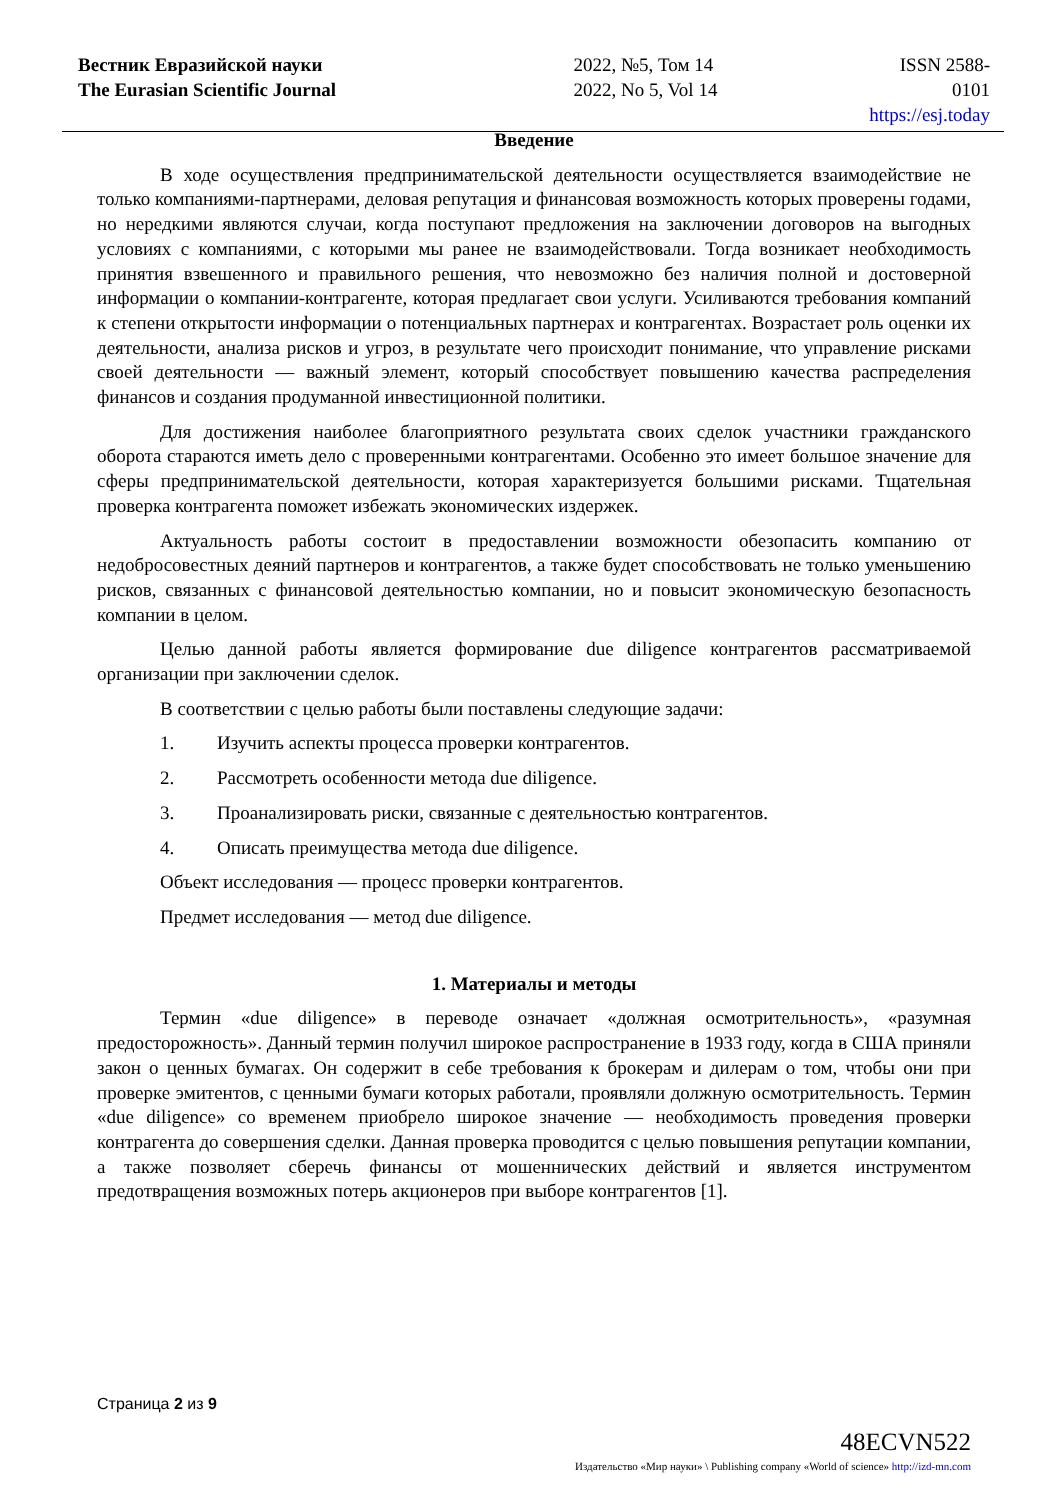Вестник Евразийской науки
The Eurasian Scientific Journal
2022, №5, Том 14
2022, No 5, Vol 14
ISSN 2588-0101
https://esj.today
Введение
В ходе осуществления предпринимательской деятельности осуществляется взаимодействие не только компаниями-партнерами, деловая репутация и финансовая возможность которых проверены годами, но нередкими являются случаи, когда поступают предложения на заключении договоров на выгодных условиях с компаниями, с которыми мы ранее не взаимодействовали. Тогда возникает необходимость принятия взвешенного и правильного решения, что невозможно без наличия полной и достоверной информации о компании-контрагенте, которая предлагает свои услуги. Усиливаются требования компаний к степени открытости информации о потенциальных партнерах и контрагентах. Возрастает роль оценки их деятельности, анализа рисков и угроз, в результате чего происходит понимание, что управление рисками своей деятельности — важный элемент, который способствует повышению качества распределения финансов и создания продуманной инвестиционной политики.
Для достижения наиболее благоприятного результата своих сделок участники гражданского оборота стараются иметь дело с проверенными контрагентами. Особенно это имеет большое значение для сферы предпринимательской деятельности, которая характеризуется большими рисками. Тщательная проверка контрагента поможет избежать экономических издержек.
Актуальность работы состоит в предоставлении возможности обезопасить компанию от недобросовестных деяний партнеров и контрагентов, а также будет способствовать не только уменьшению рисков, связанных с финансовой деятельностью компании, но и повысит экономическую безопасность компании в целом.
Целью данной работы является формирование due diligence контрагентов рассматриваемой организации при заключении сделок.
В соответствии с целью работы были поставлены следующие задачи:
1. Изучить аспекты процесса проверки контрагентов.
2. Рассмотреть особенности метода due diligence.
3. Проанализировать риски, связанные с деятельностью контрагентов.
4. Описать преимущества метода due diligence.
Объект исследования — процесс проверки контрагентов.
Предмет исследования — метод due diligence.
1. Материалы и методы
Термин «due diligence» в переводе означает «должная осмотрительность», «разумная предосторожность». Данный термин получил широкое распространение в 1933 году, когда в США приняли закон о ценных бумагах. Он содержит в себе требования к брокерам и дилерам о том, чтобы они при проверке эмитентов, с ценными бумаги которых работали, проявляли должную осмотрительность. Термин «due diligence» со временем приобрело широкое значение — необходимость проведения проверки контрагента до совершения сделки. Данная проверка проводится с целью повышения репутации компании, а также позволяет сберечь финансы от мошеннических действий и является инструментом предотвращения возможных потерь акционеров при выборе контрагентов [1].
Страница 2 из 9
48ECVN522
Издательство «Мир науки» \ Publishing company «World of science» http://izd-mn.com